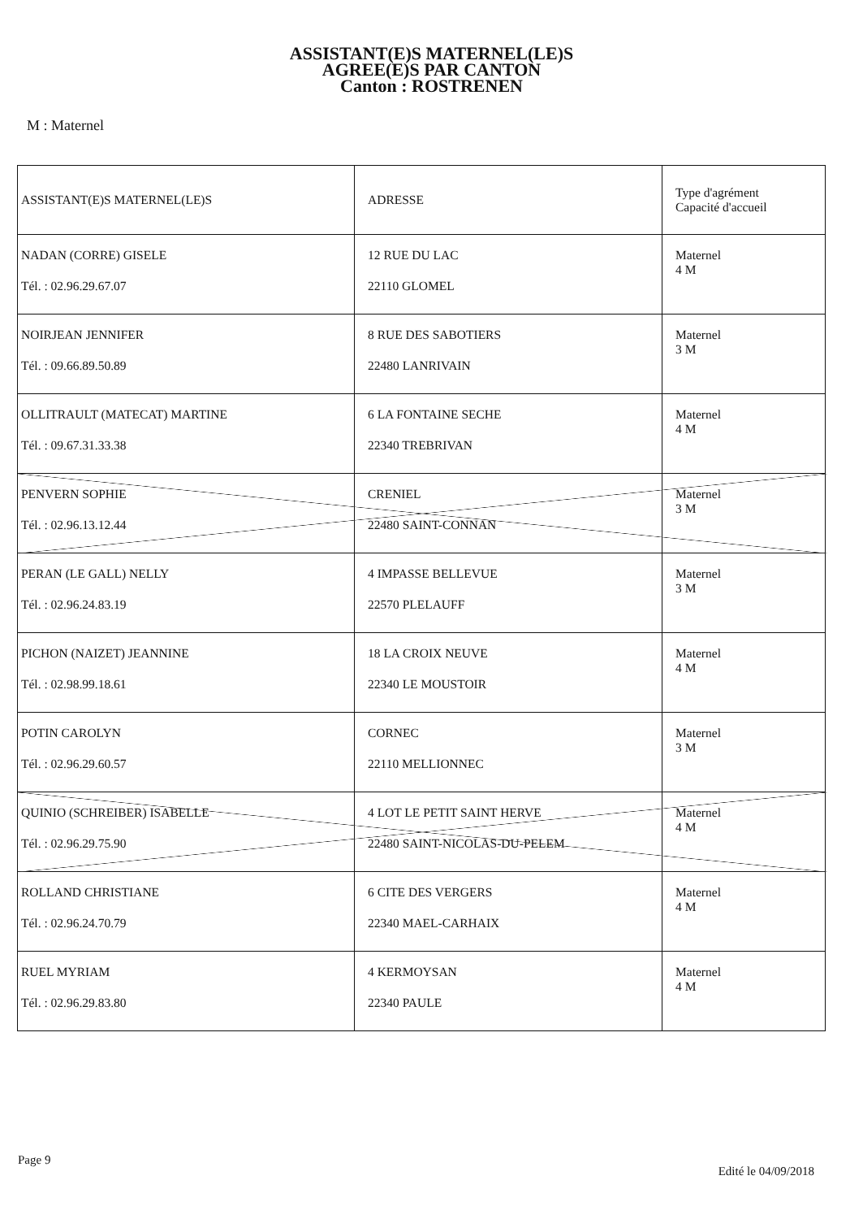ASSISTANT(E)S MATERNEL(LE)S
AGREE(E)S PAR CANTON
Canton : ROSTRENEN
M : Maternel
| ASSISTANT(E)S MATERNEL(LE)S | ADRESSE | Type d'agrément Capacité d'accueil |
| --- | --- | --- |
| NADAN (CORRE) GISELE Tél. : 02.96.29.67.07 | 12 RUE DU LAC 22110 GLOMEL | Maternel 4 M |
| NOIRJEAN JENNIFER Tél. : 09.66.89.50.89 | 8 RUE DES SABOTIERS 22480 LANRIVAIN | Maternel 3 M |
| OLLITRAULT (MATECAT) MARTINE Tél. : 09.67.31.33.38 | 6 LA FONTAINE SECHE 22340 TREBRIVAN | Maternel 4 M |
| PENVERN SOPHIE Tél. : 02.96.13.12.44 | CRENIEL 22480 SAINT-CONNAN | Maternel 3 M |
| PERAN (LE GALL) NELLY Tél. : 02.96.24.83.19 | 4 IMPASSE BELLEVUE 22570 PLELAUFF | Maternel 3 M |
| PICHON (NAIZET) JEANNINE Tél. : 02.98.99.18.61 | 18 LA CROIX NEUVE 22340 LE MOUSTOIR | Maternel 4 M |
| POTIN CAROLYN Tél. : 02.96.29.60.57 | CORNEC 22110 MELLIONNEC | Maternel 3 M |
| QUINIO (SCHREIBER) ISABELLE Tél. : 02.96.29.75.90 | 4 LOT LE PETIT SAINT HERVE 22480 SAINT-NICOLAS-DU-PELEM | Maternel 4 M |
| ROLLAND CHRISTIANE Tél. : 02.96.24.70.79 | 6 CITE DES VERGERS 22340 MAEL-CARHAIX | Maternel 4 M |
| RUEL MYRIAM Tél. : 02.96.29.83.80 | 4 KERMOYSAN 22340 PAULE | Maternel 4 M |
Page 9 Edité le 04/09/2018